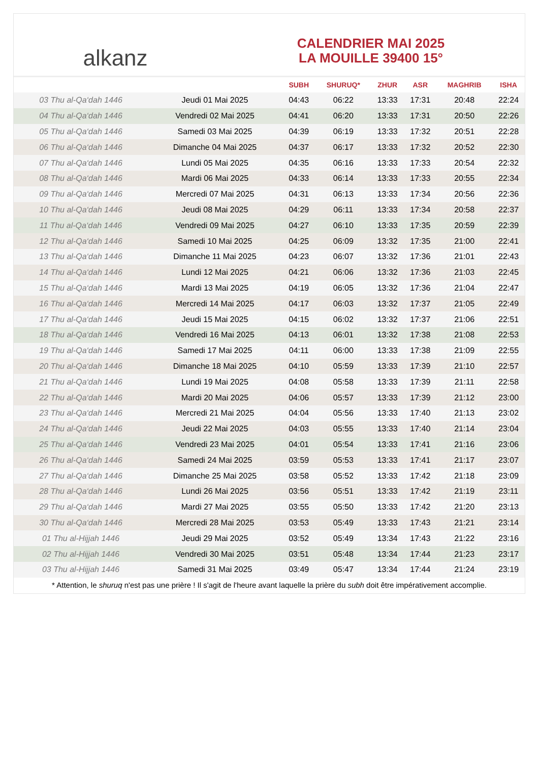alkanz
CALENDRIER MAI 2025
LA MOUILLE 39400 15°
| | | SUBH | SHURUQ* | ZHUR | ASR | MAGHRIB | ISHA |
| --- | --- | --- | --- | --- | --- | --- | --- |
| 03 Thu al-Qa‘dah 1446 | Jeudi 01 Mai 2025 | 04:43 | 06:22 | 13:33 | 17:31 | 20:48 | 22:24 |
| 04 Thu al-Qa‘dah 1446 | Vendredi 02 Mai 2025 | 04:41 | 06:20 | 13:33 | 17:31 | 20:50 | 22:26 |
| 05 Thu al-Qa‘dah 1446 | Samedi 03 Mai 2025 | 04:39 | 06:19 | 13:33 | 17:32 | 20:51 | 22:28 |
| 06 Thu al-Qa‘dah 1446 | Dimanche 04 Mai 2025 | 04:37 | 06:17 | 13:33 | 17:32 | 20:52 | 22:30 |
| 07 Thu al-Qa‘dah 1446 | Lundi 05 Mai 2025 | 04:35 | 06:16 | 13:33 | 17:33 | 20:54 | 22:32 |
| 08 Thu al-Qa‘dah 1446 | Mardi 06 Mai 2025 | 04:33 | 06:14 | 13:33 | 17:33 | 20:55 | 22:34 |
| 09 Thu al-Qa‘dah 1446 | Mercredi 07 Mai 2025 | 04:31 | 06:13 | 13:33 | 17:34 | 20:56 | 22:36 |
| 10 Thu al-Qa‘dah 1446 | Jeudi 08 Mai 2025 | 04:29 | 06:11 | 13:33 | 17:34 | 20:58 | 22:37 |
| 11 Thu al-Qa‘dah 1446 | Vendredi 09 Mai 2025 | 04:27 | 06:10 | 13:33 | 17:35 | 20:59 | 22:39 |
| 12 Thu al-Qa‘dah 1446 | Samedi 10 Mai 2025 | 04:25 | 06:09 | 13:32 | 17:35 | 21:00 | 22:41 |
| 13 Thu al-Qa‘dah 1446 | Dimanche 11 Mai 2025 | 04:23 | 06:07 | 13:32 | 17:36 | 21:01 | 22:43 |
| 14 Thu al-Qa‘dah 1446 | Lundi 12 Mai 2025 | 04:21 | 06:06 | 13:32 | 17:36 | 21:03 | 22:45 |
| 15 Thu al-Qa‘dah 1446 | Mardi 13 Mai 2025 | 04:19 | 06:05 | 13:32 | 17:36 | 21:04 | 22:47 |
| 16 Thu al-Qa‘dah 1446 | Mercredi 14 Mai 2025 | 04:17 | 06:03 | 13:32 | 17:37 | 21:05 | 22:49 |
| 17 Thu al-Qa‘dah 1446 | Jeudi 15 Mai 2025 | 04:15 | 06:02 | 13:32 | 17:37 | 21:06 | 22:51 |
| 18 Thu al-Qa‘dah 1446 | Vendredi 16 Mai 2025 | 04:13 | 06:01 | 13:32 | 17:38 | 21:08 | 22:53 |
| 19 Thu al-Qa‘dah 1446 | Samedi 17 Mai 2025 | 04:11 | 06:00 | 13:33 | 17:38 | 21:09 | 22:55 |
| 20 Thu al-Qa‘dah 1446 | Dimanche 18 Mai 2025 | 04:10 | 05:59 | 13:33 | 17:39 | 21:10 | 22:57 |
| 21 Thu al-Qa‘dah 1446 | Lundi 19 Mai 2025 | 04:08 | 05:58 | 13:33 | 17:39 | 21:11 | 22:58 |
| 22 Thu al-Qa‘dah 1446 | Mardi 20 Mai 2025 | 04:06 | 05:57 | 13:33 | 17:39 | 21:12 | 23:00 |
| 23 Thu al-Qa‘dah 1446 | Mercredi 21 Mai 2025 | 04:04 | 05:56 | 13:33 | 17:40 | 21:13 | 23:02 |
| 24 Thu al-Qa‘dah 1446 | Jeudi 22 Mai 2025 | 04:03 | 05:55 | 13:33 | 17:40 | 21:14 | 23:04 |
| 25 Thu al-Qa‘dah 1446 | Vendredi 23 Mai 2025 | 04:01 | 05:54 | 13:33 | 17:41 | 21:16 | 23:06 |
| 26 Thu al-Qa‘dah 1446 | Samedi 24 Mai 2025 | 03:59 | 05:53 | 13:33 | 17:41 | 21:17 | 23:07 |
| 27 Thu al-Qa‘dah 1446 | Dimanche 25 Mai 2025 | 03:58 | 05:52 | 13:33 | 17:42 | 21:18 | 23:09 |
| 28 Thu al-Qa‘dah 1446 | Lundi 26 Mai 2025 | 03:56 | 05:51 | 13:33 | 17:42 | 21:19 | 23:11 |
| 29 Thu al-Qa‘dah 1446 | Mardi 27 Mai 2025 | 03:55 | 05:50 | 13:33 | 17:42 | 21:20 | 23:13 |
| 30 Thu al-Qa‘dah 1446 | Mercredi 28 Mai 2025 | 03:53 | 05:49 | 13:33 | 17:43 | 21:21 | 23:14 |
| 01 Thu al-Hijjah 1446 | Jeudi 29 Mai 2025 | 03:52 | 05:49 | 13:34 | 17:43 | 21:22 | 23:16 |
| 02 Thu al-Hijjah 1446 | Vendredi 30 Mai 2025 | 03:51 | 05:48 | 13:34 | 17:44 | 21:23 | 23:17 |
| 03 Thu al-Hijjah 1446 | Samedi 31 Mai 2025 | 03:49 | 05:47 | 13:34 | 17:44 | 21:24 | 23:19 |
* Attention, le shuruq n'est pas une prière ! Il s'agit de l'heure avant laquelle la prière du subh doit être impérativement accomplie.